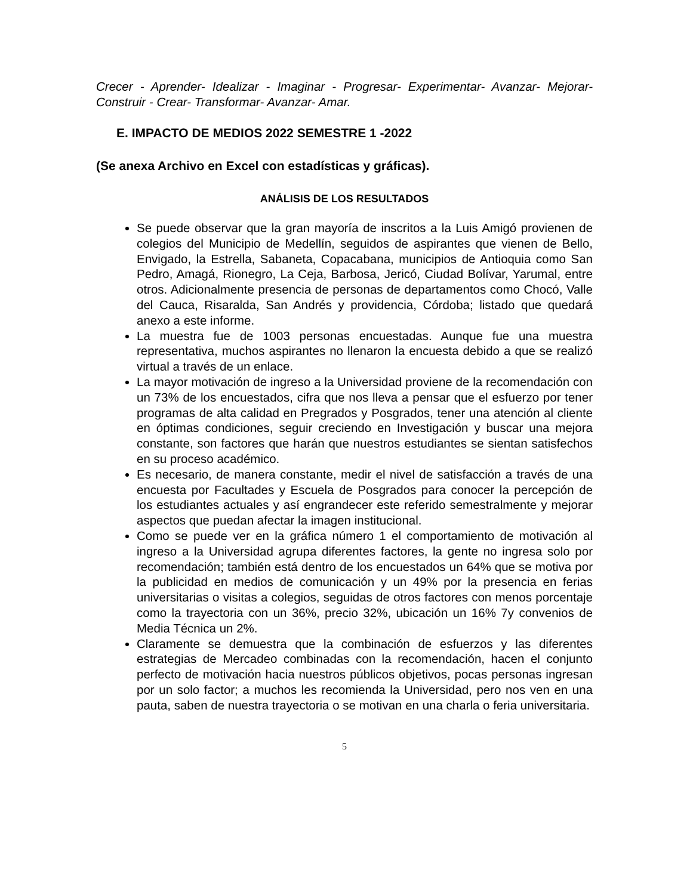Crecer - Aprender- Idealizar - Imaginar - Progresar- Experimentar- Avanzar- Mejorar-Construir - Crear- Transformar- Avanzar- Amar.
E. IMPACTO DE MEDIOS 2022 SEMESTRE 1 -2022
(Se anexa Archivo en Excel con estadísticas y gráficas).
ANÁLISIS DE LOS RESULTADOS
Se puede observar que la gran mayoría de inscritos a la Luis Amigó provienen de colegios del Municipio de Medellín, seguidos de aspirantes que vienen de Bello, Envigado, la Estrella, Sabaneta, Copacabana, municipios de Antioquia como San Pedro, Amagá, Rionegro, La Ceja, Barbosa, Jericó, Ciudad Bolívar, Yarumal, entre otros. Adicionalmente presencia de personas de departamentos como Chocó, Valle del Cauca, Risaralda, San Andrés y providencia, Córdoba; listado que quedará anexo a este informe.
La muestra fue de 1003 personas encuestadas. Aunque fue una muestra representativa, muchos aspirantes no llenaron la encuesta debido a que se realizó virtual a través de un enlace.
La mayor motivación de ingreso a la Universidad proviene de la recomendación con un 73% de los encuestados, cifra que nos lleva a pensar que el esfuerzo por tener programas de alta calidad en Pregrados y Posgrados, tener una atención al cliente en óptimas condiciones, seguir creciendo en Investigación y buscar una mejora constante, son factores que harán que nuestros estudiantes se sientan satisfechos en su proceso académico.
Es necesario, de manera constante, medir el nivel de satisfacción a través de una encuesta por Facultades y Escuela de Posgrados para conocer la percepción de los estudiantes actuales y así engrandecer este referido semestralmente y mejorar aspectos que puedan afectar la imagen institucional.
Como se puede ver en la gráfica número 1 el comportamiento de motivación al ingreso a la Universidad agrupa diferentes factores, la gente no ingresa solo por recomendación; también está dentro de los encuestados un 64% que se motiva por la publicidad en medios de comunicación y un 49% por la presencia en ferias universitarias o visitas a colegios, seguidas de otros factores con menos porcentaje como la trayectoria con un 36%, precio 32%, ubicación un 16% 7y convenios de Media Técnica un 2%.
Claramente se demuestra que la combinación de esfuerzos y las diferentes estrategias de Mercadeo combinadas con la recomendación, hacen el conjunto perfecto de motivación hacia nuestros públicos objetivos, pocas personas ingresan por un solo factor; a muchos les recomienda la Universidad, pero nos ven en una pauta, saben de nuestra trayectoria o se motivan en una charla o feria universitaria.
5